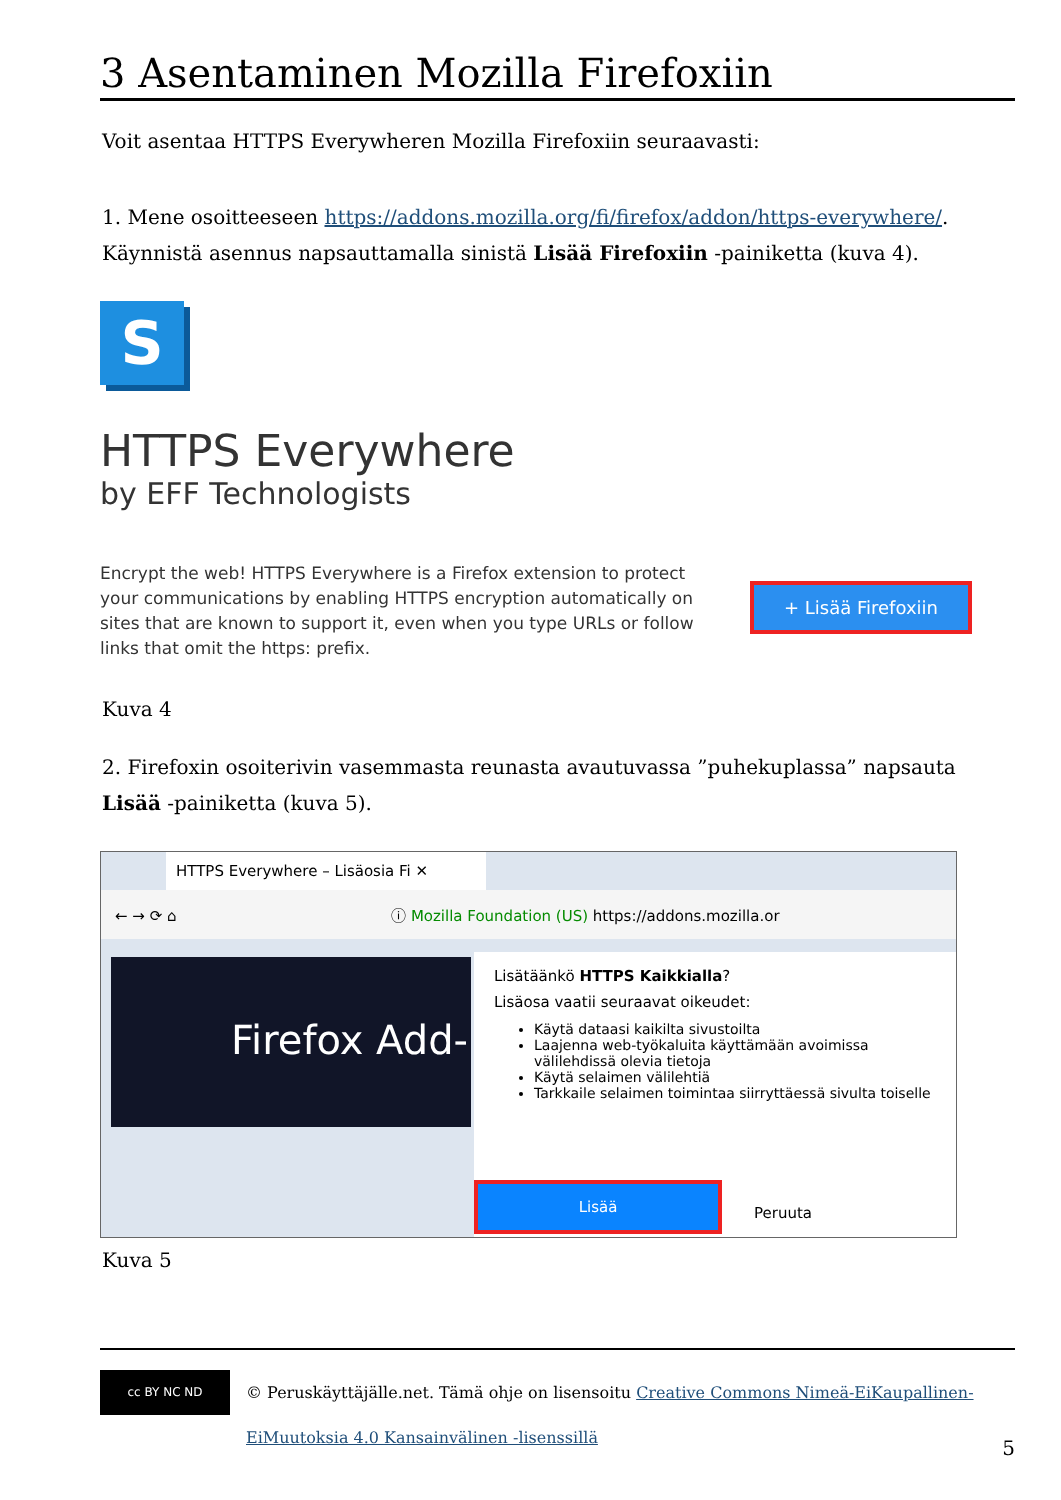3 Asentaminen Mozilla Firefoxiin
Voit asentaa HTTPS Everywheren Mozilla Firefoxiin seuraavasti:
1. Mene osoitteeseen https://addons.mozilla.org/fi/firefox/addon/https-everywhere/. Käynnistä asennus napsauttamalla sinistä Lisää Firefoxiin -painiketta (kuva 4).
S
HTTPS Everywhere
by EFF Technologists
Encrypt the web! HTTPS Everywhere is a Firefox extension to protect your communications by enabling HTTPS encryption automatically on sites that are known to support it, even when you type URLs or follow links that omit the https: prefix.
+ Lisää Firefoxiin
Kuva 4
2. Firefoxin osoiterivin vasemmasta reunasta avautuvassa ”puhekuplassa” napsauta Lisää -painiketta (kuva 5).
HTTPS Everywhere – Lisäosia Fi ✕
← → ⟳ ⌂ ⓘ Mozilla Foundation (US) https://addons.mozilla.or
Firefox Add-
Lisätäänkö HTTPS Kaikkialla?
Lisäosa vaatii seuraavat oikeudet:
Käytä dataasi kaikilta sivustoilta
Laajenna web-työkaluita käyttämään avoimissa välilehdissä olevia tietoja
Käytä selaimen välilehtiä
Tarkkaile selaimen toimintaa siirryttäessä sivulta toiselle
Lisää
Peruuta
Kuva 5
cc BY NC ND
© Peruskäyttäjälle.net. Tämä ohje on lisensoitu Creative Commons Nimeä-EiKaupallinen-EiMuutoksia 4.0 Kansainvälinen -lisenssillä
5